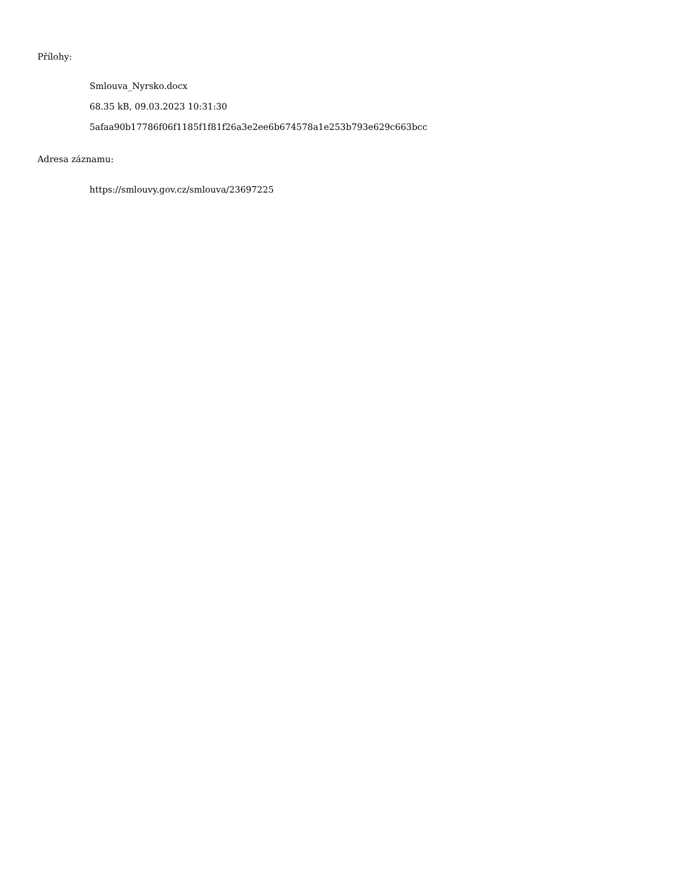Přílohy:
Smlouva_Nyrsko.docx
68.35 kB, 09.03.2023 10:31:30
5afaa90b17786f06f1185f1f81f26a3e2ee6b674578a1e253b793e629c663bcc
Adresa záznamu:
https://smlouvy.gov.cz/smlouva/23697225